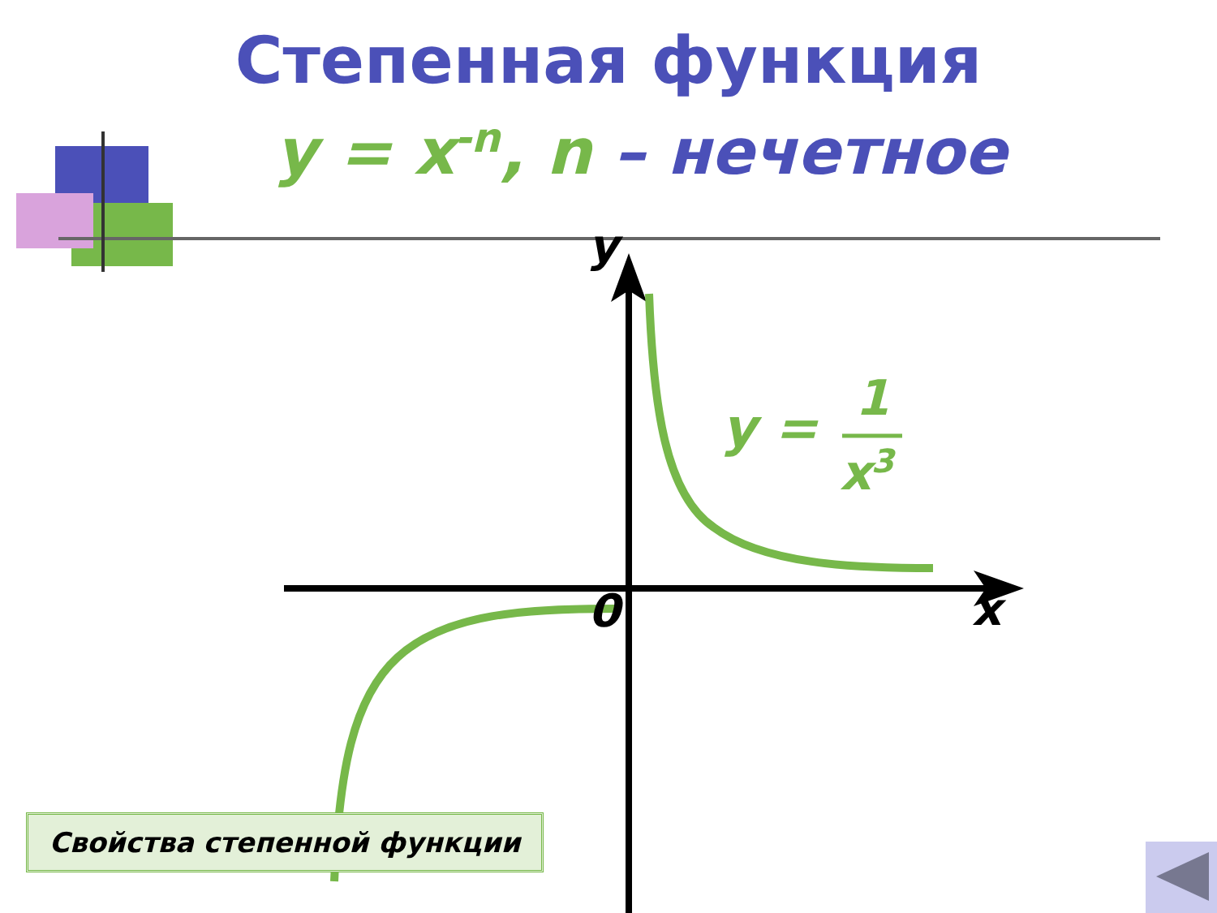Степенная функция
y = x<sup>-n</sup>, n – нечетное
y
x
0
y = 1
x<sup>3</sup>
Свойства степенной функции